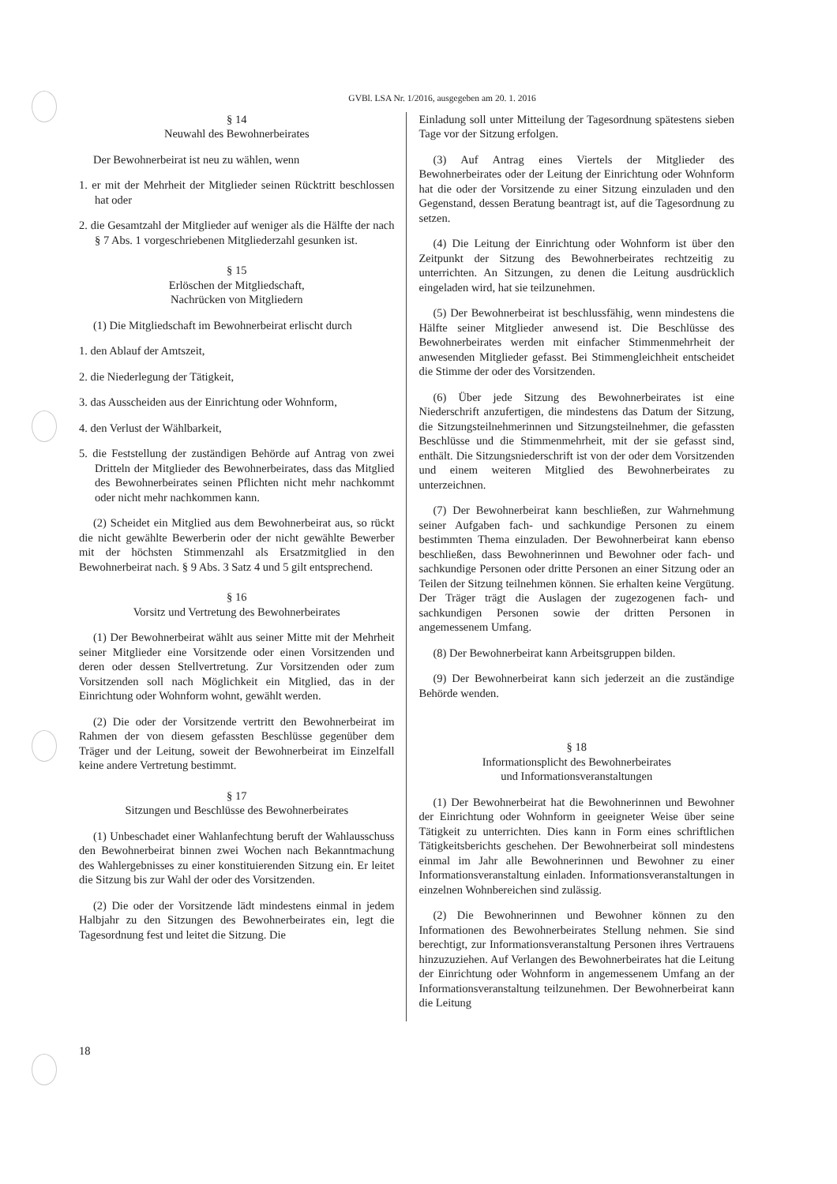GVBl. LSA Nr. 1/2016, ausgegeben am 20. 1. 2016
§ 14
Neuwahl des Bewohnerbeirates
Der Bewohnerbeirat ist neu zu wählen, wenn
1. er mit der Mehrheit der Mitglieder seinen Rücktritt beschlossen hat oder
2. die Gesamtzahl der Mitglieder auf weniger als die Hälfte der nach § 7 Abs. 1 vorgeschriebenen Mitgliederzahl gesunken ist.
§ 15
Erlöschen der Mitgliedschaft,
Nachrücken von Mitgliedern
(1) Die Mitgliedschaft im Bewohnerbeirat erlischt durch
1. den Ablauf der Amtszeit,
2. die Niederlegung der Tätigkeit,
3. das Ausscheiden aus der Einrichtung oder Wohnform,
4. den Verlust der Wählbarkeit,
5. die Feststellung der zuständigen Behörde auf Antrag von zwei Dritteln der Mitglieder des Bewohnerbeirates, dass das Mitglied des Bewohnerbeirates seinen Pflichten nicht mehr nachkommt oder nicht mehr nachkommen kann.
(2) Scheidet ein Mitglied aus dem Bewohnerbeirat aus, so rückt die nicht gewählte Bewerberin oder der nicht gewählte Bewerber mit der höchsten Stimmenzahl als Ersatzmitglied in den Bewohnerbeirat nach. § 9 Abs. 3 Satz 4 und 5 gilt entsprechend.
§ 16
Vorsitz und Vertretung des Bewohnerbeirates
(1) Der Bewohnerbeirat wählt aus seiner Mitte mit der Mehrheit seiner Mitglieder eine Vorsitzende oder einen Vorsitzenden und deren oder dessen Stellvertretung. Zur Vorsitzenden oder zum Vorsitzenden soll nach Möglichkeit ein Mitglied, das in der Einrichtung oder Wohnform wohnt, gewählt werden.
(2) Die oder der Vorsitzende vertritt den Bewohnerbeirat im Rahmen der von diesem gefassten Beschlüsse gegenüber dem Träger und der Leitung, soweit der Bewohnerbeirat im Einzelfall keine andere Vertretung bestimmt.
§ 17
Sitzungen und Beschlüsse des Bewohnerbeirates
(1) Unbeschadet einer Wahlanfechtung beruft der Wahlausschuss den Bewohnerbeirat binnen zwei Wochen nach Bekanntmachung des Wahlergebnisses zu einer konstituierenden Sitzung ein. Er leitet die Sitzung bis zur Wahl der oder des Vorsitzenden.
(2) Die oder der Vorsitzende lädt mindestens einmal in jedem Halbjahr zu den Sitzungen des Bewohnerbeirates ein, legt die Tagesordnung fest und leitet die Sitzung. Die
Einladung soll unter Mitteilung der Tagesordnung spätestens sieben Tage vor der Sitzung erfolgen.
(3) Auf Antrag eines Viertels der Mitglieder des Bewohnerbeirates oder der Leitung der Einrichtung oder Wohnform hat die oder der Vorsitzende zu einer Sitzung einzuladen und den Gegenstand, dessen Beratung beantragt ist, auf die Tagesordnung zu setzen.
(4) Die Leitung der Einrichtung oder Wohnform ist über den Zeitpunkt der Sitzung des Bewohnerbeirates rechtzeitig zu unterrichten. An Sitzungen, zu denen die Leitung ausdrücklich eingeladen wird, hat sie teilzunehmen.
(5) Der Bewohnerbeirat ist beschlussfähig, wenn mindestens die Hälfte seiner Mitglieder anwesend ist. Die Beschlüsse des Bewohnerbeirates werden mit einfacher Stimmenmehrheit der anwesenden Mitglieder gefasst. Bei Stimmengleichheit entscheidet die Stimme der oder des Vorsitzenden.
(6) Über jede Sitzung des Bewohnerbeirates ist eine Niederschrift anzufertigen, die mindestens das Datum der Sitzung, die Sitzungsteilnehmerinnen und Sitzungsteilnehmer, die gefassten Beschlüsse und die Stimmenmehrheit, mit der sie gefasst sind, enthält. Die Sitzungsniederschrift ist von der oder dem Vorsitzenden und einem weiteren Mitglied des Bewohnerbeirates zu unterzeichnen.
(7) Der Bewohnerbeirat kann beschließen, zur Wahrnehmung seiner Aufgaben fach- und sachkundige Personen zu einem bestimmten Thema einzuladen. Der Bewohnerbeirat kann ebenso beschließen, dass Bewohnerinnen und Bewohner oder fach- und sachkundige Personen oder dritte Personen an einer Sitzung oder an Teilen der Sitzung teilnehmen können. Sie erhalten keine Vergütung. Der Träger trägt die Auslagen der zugezogenen fach- und sachkundigen Personen sowie der dritten Personen in angemessenem Umfang.
(8) Der Bewohnerbeirat kann Arbeitsgruppen bilden.
(9) Der Bewohnerbeirat kann sich jederzeit an die zuständige Behörde wenden.
§ 18
Informationsplicht des Bewohnerbeirates
und Informationsveranstaltungen
(1) Der Bewohnerbeirat hat die Bewohnerinnen und Bewohner der Einrichtung oder Wohnform in geeigneter Weise über seine Tätigkeit zu unterrichten. Dies kann in Form eines schriftlichen Tätigkeitsberichts geschehen. Der Bewohnerbeirat soll mindestens einmal im Jahr alle Bewohnerinnen und Bewohner zu einer Informationsveranstaltung einladen. Informationsveranstaltungen in einzelnen Wohnbereichen sind zulässig.
(2) Die Bewohnerinnen und Bewohner können zu den Informationen des Bewohnerbeirates Stellung nehmen. Sie sind berechtigt, zur Informationsveranstaltung Personen ihres Vertrauens hinzuzuziehen. Auf Verlangen des Bewohnerbeirates hat die Leitung der Einrichtung oder Wohnform in angemessenem Umfang an der Informationsveranstaltung teilzunehmen. Der Bewohnerbeirat kann die Leitung
18